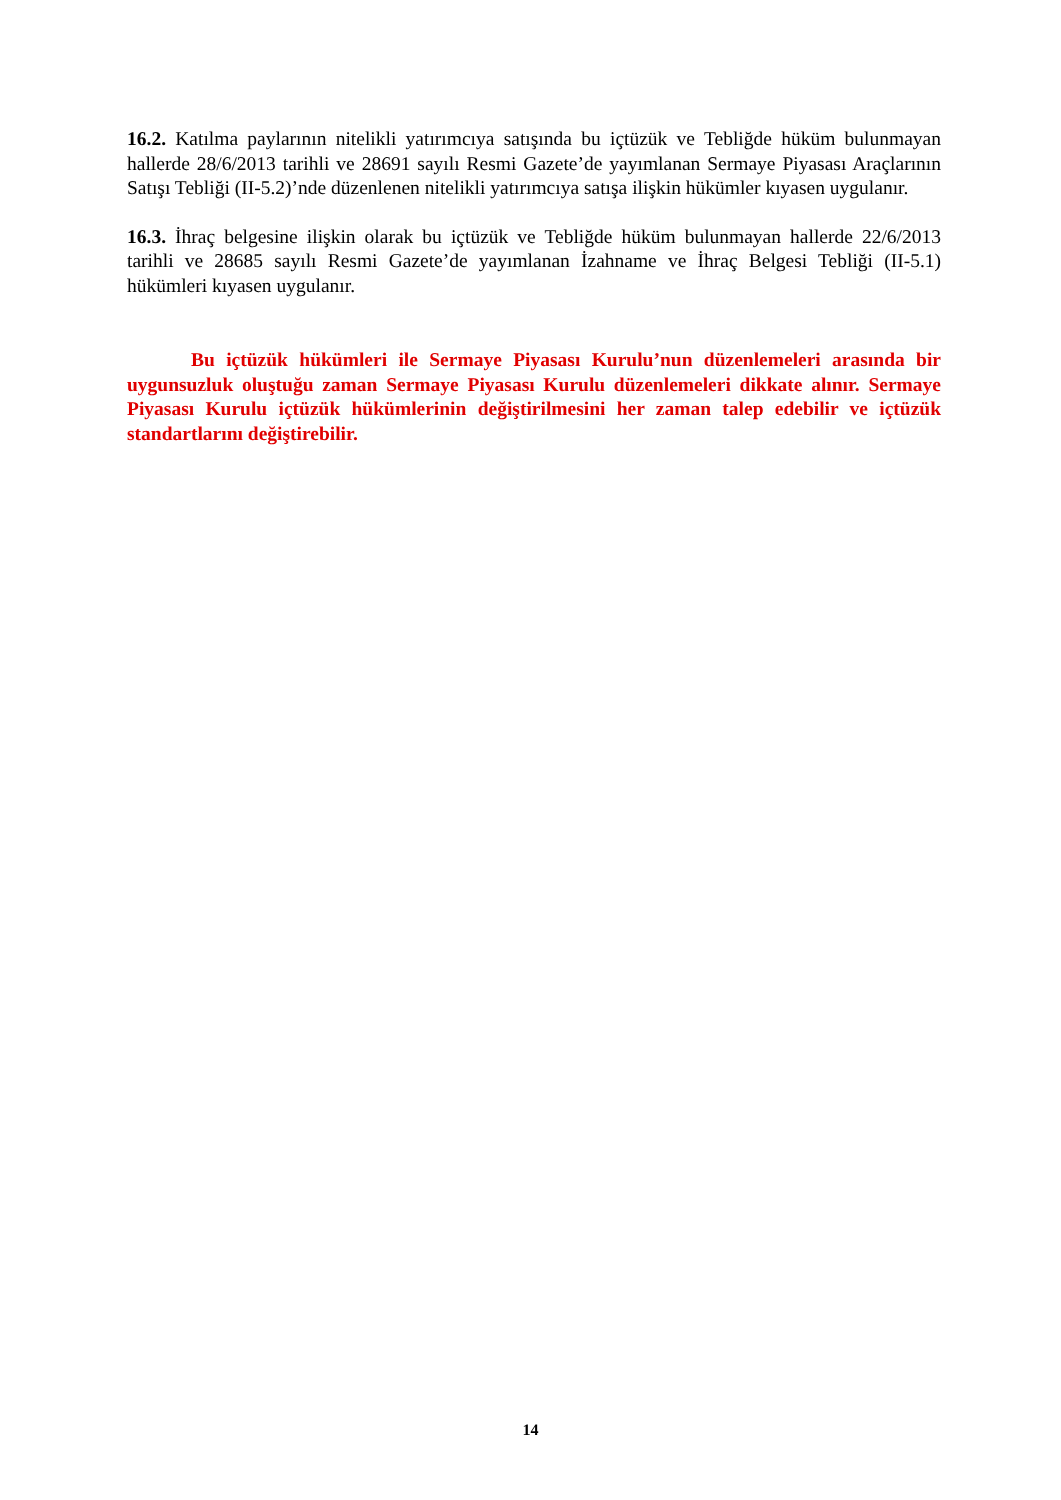16.2. Katılma paylarının nitelikli yatırımcıya satışında bu içtüzük ve Tebliğde hüküm bulunmayan hallerde 28/6/2013 tarihli ve 28691 sayılı Resmi Gazete’de yayımlanan Sermaye Piyasası Araçlarının Satışı Tebliği (II-5.2)’nde düzenlenen nitelikli yatırımcıya satışa ilişkin hükümler kıyasen uygulanır.
16.3. İhraç belgesine ilişkin olarak bu içtüzük ve Tebliğde hüküm bulunmayan hallerde 22/6/2013 tarihli ve 28685 sayılı Resmi Gazete’de yayımlanan İzahname ve İhraç Belgesi Tebliği (II-5.1) hükümleri kıyasen uygulanır.
Bu içtüzük hükümleri ile Sermaye Piyasası Kurulu’nun düzenlemeleri arasında bir uygunsuzluk oluştuğu zaman Sermaye Piyasası Kurulu düzenlemeleri dikkate alınır. Sermaye Piyasası Kurulu içtüzük hükümlerinin değiştirilmesini her zaman talep edebilir ve içtüzük standartlarını değiştirebilir.
14